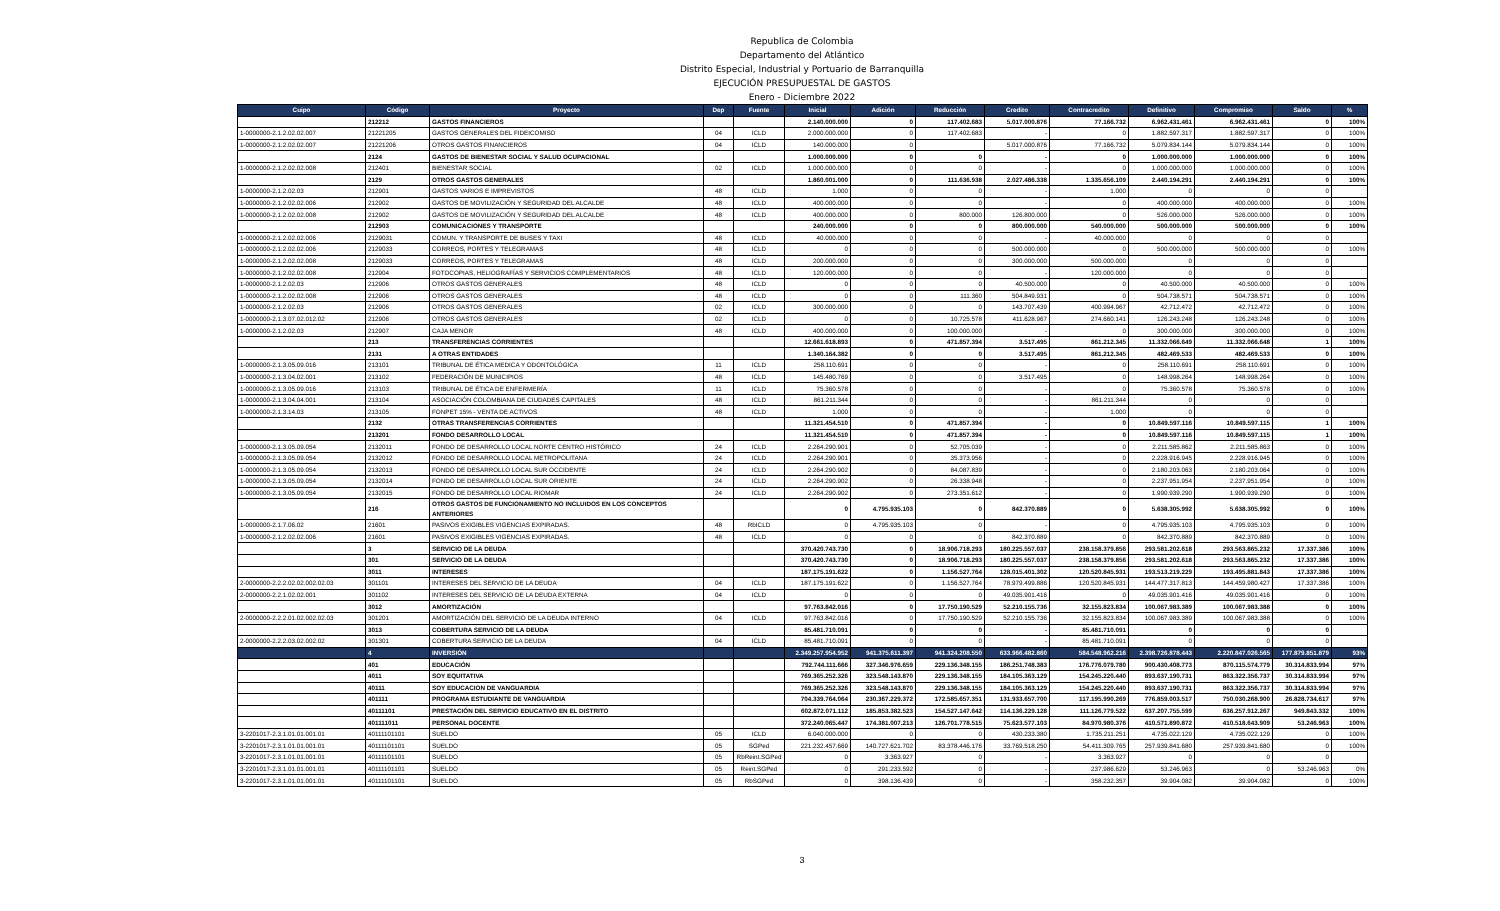Republica de Colombia
Departamento del Atlántico
Distrito Especial, Industrial y Portuario de Barranquilla
EJECUCIÓN PRESUPUESTAL DE GASTOS
Enero - Diciembre 2022
| Cuipo | Código | Proyecto | Dep | Fuente | Inicial | Adición | Reducción | Credito | Contracredito | Definitivo | Compromiso | Saldo | % |
| --- | --- | --- | --- | --- | --- | --- | --- | --- | --- | --- | --- | --- | --- |
| | 212212 | GASTOS FINANCIEROS | | | 2.140.000.000 | 0 | 117.402.683 | 5.017.000.876 | 77.166.732 | 6.962.431.461 | 6.962.431.461 | 0 | 100% |
| 1-0000000-2.1.2.02.02.007 | 21221205 | GASTOS GENERALES DEL FIDEICOMISO | 04 | ICLD | 2.000.000.000 | 0 | 117.402.683 | - | 0 | 1.882.597.317 | 1.882.597.317 | 0 | 100% |
| 1-0000000-2.1.2.02.02.007 | 21221206 | OTROS GASTOS FINANCIEROS | 04 | ICLD | 140.000.000 | 0 | | 5.017.000.876 | 77.166.732 | 5.079.834.144 | 5.079.834.144 | 0 | 100% |
| | 2124 | GASTOS DE BIENESTAR SOCIAL Y SALUD OCUPACIONAL | | | 1.000.000.000 | 0 | 0 | - | 0 | 1.000.000.000 | 1.000.000.000 | 0 | 100% |
| 1-0000000-2.1.2.02.02.008 | 212401 | BIENESTAR SOCIAL | 02 | ICLD | 1.000.000.000 | 0 | 0 | - | 0 | 1.000.000.000 | 1.000.000.000 | 0 | 100% |
| | 2129 | OTROS GASTOS GENERALES | | | 1.860.001.000 | 0 | 111.636.938 | 2.027.486.338 | 1.335.656.109 | 2.440.194.291 | 2.440.194.291 | 0 | 100% |
| 1-0000000-2.1.2.02.03 | 212901 | GASTOS VARIOS E IMPREVISTOS | 48 | ICLD | 1.000 | 0 | 0 | - | 1.000 | 0 | 0 | 0 | |
| 1-0000000-2.1.2.02.02.006 | 212902 | GASTOS DE MOVILIZACIÓN Y SEGURIDAD DEL ALCALDE | 48 | ICLD | 400.000.000 | 0 | 0 | - | 0 | 400.000.000 | 400.000.000 | 0 | 100% |
| 1-0000000-2.1.2.02.02.008 | 212902 | GASTOS DE MOVILIZACIÓN Y SEGURIDAD DEL ALCALDE | 48 | ICLD | 400.000.000 | 0 | 800.000 | 126.800.000 | 0 | 526.000.000 | 526.000.000 | 0 | 100% |
| | 212903 | COMUNICACIONES Y TRANSPORTE | | | 240.000.000 | 0 | 0 | 800.000.000 | 540.000.000 | 500.000.000 | 500.000.000 | 0 | 100% |
| 1-0000000-2.1.2.02.02.006 | 2129031 | COMUN. Y TRANSPORTE DE BUSES Y TAXI | 48 | ICLD | 40.000.000 | 0 | 0 | - | 40.000.000 | 0 | 0 | 0 | |
| 1-0000000-2.1.2.02.02.006 | 2129033 | CORREOS, PORTES Y TELEGRAMAS | 48 | ICLD | 0 | 0 | 0 | 500.000.000 | 0 | 500.000.000 | 500.000.000 | 0 | 100% |
| 1-0000000-2.1.2.02.02.008 | 2129033 | CORREOS, PORTES Y TELEGRAMAS | 48 | ICLD | 200.000.000 | 0 | 0 | 300.000.000 | 500.000.000 | 0 | 0 | 0 | |
| 1-0000000-2.1.2.02.02.008 | 212904 | FOTOCOPIAS, HELIOGRAFÍAS Y SERVICIOS COMPLEMENTARIOS | 48 | ICLD | 120.000.000 | 0 | 0 | - | 120.000.000 | 0 | 0 | 0 | |
| 1-0000000-2.1.2.02.03 | 212906 | OTROS GASTOS GENERALES | 48 | ICLD | 0 | 0 | 0 | 40.500.000 | 0 | 40.500.000 | 40.500.000 | 0 | 100% |
| 1-0000000-2.1.2.02.02.008 | 212906 | OTROS GASTOS GENERALES | 48 | ICLD | 0 | 0 | 111.360 | 504.849.931 | 0 | 504.738.571 | 504.738.571 | 0 | 100% |
| 1-0000000-2.1.2.02.03 | 212906 | OTROS GASTOS GENERALES | 02 | ICLD | 300.000.000 | 0 | 0 | 143.707.439 | 400.994.967 | 42.712.472 | 42.712.472 | 0 | 100% |
| 1-0000000-2.1.3.07.02.012.02 | 212906 | OTROS GASTOS GENERALES | 02 | ICLD | 0 | 0 | 10.725.578 | 411.628.967 | 274.660.141 | 126.243.248 | 126.243.248 | 0 | 100% |
| 1-0000000-2.1.2.02.03 | 212907 | CAJA MENOR | 48 | ICLD | 400.000.000 | 0 | 100.000.000 | - | 0 | 300.000.000 | 300.000.000 | 0 | 100% |
| | 213 | TRANSFERENCIAS CORRIENTES | | | 12.661.618.893 | 0 | 471.857.394 | 3.517.495 | 861.212.345 | 11.332.066.649 | 11.332.066.648 | 1 | 100% |
| | 2131 | A OTRAS ENTIDADES | | | 1.340.164.382 | 0 | 0 | 3.517.495 | 861.212.345 | 482.469.533 | 482.469.533 | 0 | 100% |
| 1-0000000-2.1.3.05.09.016 | 213101 | TRIBUNAL DE ÉTICA MEDICA Y ODONTOLÓGICA | 11 | ICLD | 258.110.691 | 0 | 0 | - | 0 | 258.110.691 | 258.110.691 | 0 | 100% |
| 1-0000000-2.1.3.04.02.001 | 213102 | FEDERACIÓN DE MUNICIPIOS | 48 | ICLD | 145.480.769 | 0 | 0 | 3.517.495 | 0 | 148.998.264 | 148.998.264 | 0 | 100% |
| 1-0000000-2.1.3.05.09.016 | 213103 | TRIBUNAL DE ÉTICA DE ENFERMERÍA | 11 | ICLD | 75.360.578 | 0 | 0 | - | 0 | 75.360.578 | 75.360.578 | 0 | 100% |
| 1-0000000-2.1.3.04.04.001 | 213104 | ASOCIACIÓN COLOMBIANA DE CIUDADES CAPITALES | 48 | ICLD | 861.211.344 | 0 | 0 | - | 861.211.344 | 0 | 0 | 0 | |
| 1-0000000-2.1.3.14.03 | 213105 | FONPET 15% - VENTA DE ACTIVOS | 48 | ICLD | 1.000 | 0 | 0 | - | 1.000 | 0 | 0 | 0 | |
| | 2132 | OTRAS TRANSFERENCIAS CORRIENTES | | | 11.321.454.510 | 0 | 471.857.394 | - | 0 | 10.849.597.116 | 10.849.597.115 | 1 | 100% |
| | 213201 | FONDO DESARROLLO LOCAL | | | 11.321.454.510 | 0 | 471.857.394 | - | 0 | 10.849.597.116 | 10.849.597.115 | 1 | 100% |
| 1-0000000-2.1.3.05.09.054 | 2132011 | FONDO DE DESARROLLO LOCAL NORTE CENTRO HISTÓRICO | 24 | ICLD | 2.264.290.901 | 0 | 52.705.039 | - | 0 | 2.211.585.862 | 2.211.585.863 | 0 | 100% |
| 1-0000000-2.1.3.05.09.054 | 2132012 | FONDO DE DESARROLLO LOCAL METROPOLITANA | 24 | ICLD | 2.264.290.901 | 0 | 35.373.956 | - | 0 | 2.228.916.945 | 2.228.916.945 | 0 | 100% |
| 1-0000000-2.1.3.05.09.054 | 2132013 | FONDO DE DESARROLLO LOCAL SUR OCCIDENTE | 24 | ICLD | 2.264.290.902 | 0 | 84.087.839 | - | 0 | 2.180.203.063 | 2.180.203.064 | 0 | 100% |
| 1-0000000-2.1.3.05.09.054 | 2132014 | FONDO DE DESARROLLO LOCAL SUR ORIENTE | 24 | ICLD | 2.264.290.902 | 0 | 26.338.948 | - | 0 | 2.237.951.954 | 2.237.951.954 | 0 | 100% |
| 1-0000000-2.1.3.05.09.054 | 2132015 | FONDO DE DESARROLLO LOCAL RIOMAR | 24 | ICLD | 2.264.290.902 | 0 | 273.351.612 | - | 0 | 1.990.939.290 | 1.990.939.290 | 0 | 100% |
| | 216 | OTROS GASTOS DE FUNCIONAMIENTO NO INCLUIDOS EN LOS CONCEPTOS ANTERIORES | | | 0 | 4.795.935.103 | 0 | 842.370.889 | 0 | 5.638.305.992 | 5.638.305.992 | 0 | 100% |
| 1-0000000-2.1.7.06.02 | 21601 | PASIVOS EXIGIBLES VIGENCIAS EXPIRADAS. | 48 | RbICLD | 0 | 4.795.935.103 | 0 | - | 0 | 4.795.935.103 | 4.795.935.103 | 0 | 100% |
| 1-0000000-2.1.2.02.02.006 | 21601 | PASIVOS EXIGIBLES VIGENCIAS EXPIRADAS. | 48 | ICLD | 0 | 0 | 0 | 842.370.889 | 0 | 842.370.889 | 842.370.889 | 0 | 100% |
| | 3 | SERVICIO DE LA DEUDA | | | 370.420.743.730 | 0 | 18.906.718.293 | 180.225.557.037 | 238.158.379.856 | 293.581.202.618 | 293.563.865.232 | 17.337.386 | 100% |
| | 301 | SERVICIO DE LA DEUDA | | | 370.420.743.730 | 0 | 18.906.718.293 | 180.225.557.037 | 238.158.379.856 | 293.581.202.618 | 293.563.865.232 | 17.337.386 | 100% |
| | 3011 | INTERESES | | | 187.175.191.622 | 0 | 1.156.527.764 | 128.015.401.302 | 120.520.845.931 | 193.513.219.229 | 193.495.881.843 | 17.337.386 | 100% |
| 2-0000000-2.2.2.02.02.002.02.03 | 301101 | INTERESES DEL SERVICIO DE LA DEUDA | 04 | ICLD | 187.175.191.622 | 0 | 1.156.527.764 | 78.979.499.886 | 120.520.845.931 | 144.477.317.813 | 144.459.980.427 | 17.337.386 | 100% |
| 2-0000000-2.2.1.02.02.001 | 301102 | INTERESES DEL SERVICIO DE LA DEUDA EXTERNA | 04 | ICLD | 0 | 0 | 0 | 49.035.901.416 | 0 | 49.035.901.416 | 49.035.901.416 | 0 | 100% |
| | 3012 | AMORTIZACIÓN | | | 97.763.842.016 | 0 | 17.750.190.529 | 52.210.155.736 | 32.155.823.834 | 100.067.983.389 | 100.067.983.388 | 0 | 100% |
| 2-0000000-2.2.2.01.02.002.02.03 | 301201 | AMORTIZACIÓN DEL SERVICIO DE LA DEUDA INTERNO | 04 | ICLD | 97.763.842.016 | 0 | 17.750.190.529 | 52.210.155.736 | 32.155.823.834 | 100.067.983.389 | 100.067.983.388 | 0 | 100% |
| | 3013 | COBERTURA SERVICIO DE LA DEUDA | | | 85.481.710.091 | 0 | 0 | - | 85.481.710.091 | 0 | 0 | 0 | |
| 2-0000000-2.2.2.03.02.002.02 | 301301 | COBERTURA SERVICIO DE LA DEUDA | 04 | ICLD | 85.481.710.091 | 0 | 0 | - | 85.481.710.091 | 0 | 0 | 0 | |
| | 4 | INVERSIÓN | | | 2.349.257.954.952 | 941.375.611.397 | 941.324.208.550 | 633.966.482.860 | 584.548.962.216 | 2.398.726.878.443 | 2.220.847.026.565 | 177.879.851.879 | 93% |
| | 401 | EDUCACIÓN | | | 792.744.111.666 | 327.346.976.659 | 229.136.348.155 | 186.251.748.383 | 176.776.079.780 | 900.430.408.773 | 870.115.574.779 | 30.314.833.994 | 97% |
| | 4011 | SOY EQUITATIVA | | | 769.365.252.326 | 323.548.143.870 | 229.136.348.155 | 184.105.363.129 | 154.245.220.440 | 893.637.190.731 | 863.322.356.737 | 30.314.833.994 | 97% |
| | 40111 | SOY EDUCACION DE VANGUARDIA | | | 769.365.252.326 | 323.548.143.870 | 229.136.348.155 | 184.105.363.129 | 154.245.220.440 | 893.637.190.731 | 863.322.356.737 | 30.314.833.994 | 97% |
| | 401111 | PROGRAMA ESTUDIANTE DE VANGUARDIA | | | 704.339.764.064 | 230.367.229.372 | 172.585.657.351 | 131.933.657.700 | 117.195.990.269 | 776.859.003.517 | 750.030.268.900 | 26.828.734.617 | 97% |
| | 40111101 | PRESTACIÓN DEL SERVICIO EDUCATIVO EN EL DISTRITO | | | 602.872.071.112 | 185.853.382.523 | 154.527.147.642 | 114.136.229.128 | 111.126.779.522 | 637.207.755.599 | 636.257.912.267 | 949.843.332 | 100% |
| | 401111011 | PERSONAL DOCENTE | | | 372.240.065.447 | 174.381.007.213 | 126.701.778.515 | 75.623.577.103 | 84.970.980.376 | 410.571.890.872 | 410.518.643.909 | 53.246.963 | 100% |
| 3-2201017-2.3.1.01.01.001.01 | 40111101101 | SUELDO | 05 | ICLD | 6.040.000.000 | 0 | 0 | 430.233.380 | 1.735.211.251 | 4.735.022.129 | 4.735.022.129 | 0 | 100% |
| 3-2201017-2.3.1.01.01.001.01 | 40111101101 | SUELDO | 05 | SGPed | 221.232.457.669 | 140.727.621.702 | 83.378.446.176 | 33.769.518.250 | 54.411.309.765 | 257.939.841.680 | 257.939.841.680 | 0 | 100% |
| 3-2201017-2.3.1.01.01.001.01 | 40111101101 | SUELDO | 05 | RbReint.SGPed | 0 | 3.363.927 | 0 | - | 3.363.927 | 0 | 0 | 0 | |
| 3-2201017-2.3.1.01.01.001.01 | 40111101101 | SUELDO | 05 | Reint.SGPed | 0 | 291.233.592 | 0 | - | 237.986.629 | 53.246.963 | 0 | 53.246.963 | 0% |
| 3-2201017-2.3.1.01.01.001.01 | 40111101101 | SUELDO | 05 | RbSGPed | 0 | 398.136.439 | 0 | - | 358.232.357 | 39.904.082 | 39.904.082 | 0 | 100% |
3